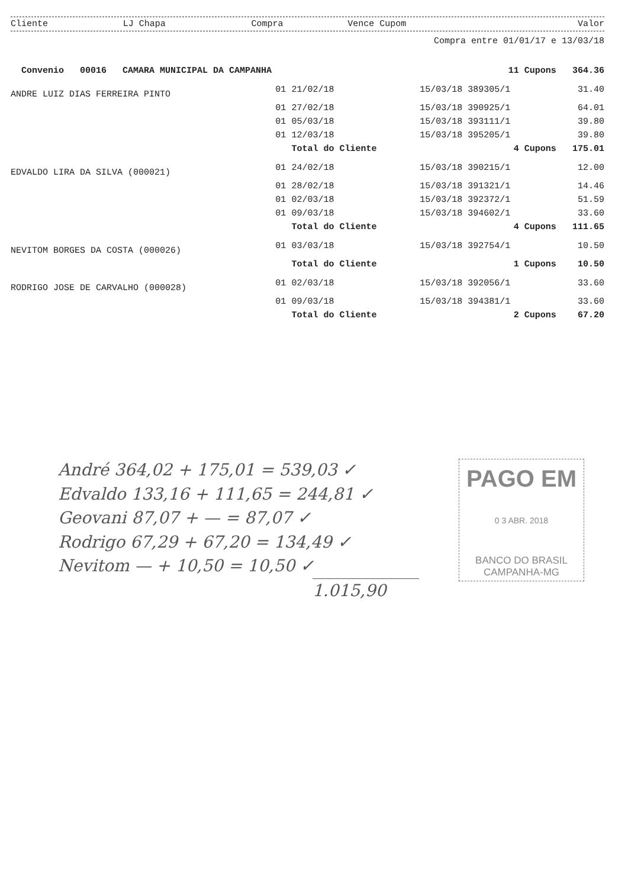| Cliente | LJ Chapa | Compra | Vence Cupom | Valor |
| --- | --- | --- | --- | --- |
Compra entre 01/01/17 e 13/03/18
| Convenio 00016 CAMARA MUNICIPAL DA CAMPANHA | | | 11 Cupons | 364.36 |
| ANDRE LUIZ DIAS FERREIRA PINTO | 01 | 21/02/18 | 15/03/18 389305/1 | 31.40 |
| | 01 | 27/02/18 | 15/03/18 390925/1 | 64.01 |
| | 01 | 05/03/18 | 15/03/18 393111/1 | 39.80 |
| | 01 | 12/03/18 | 15/03/18 395205/1 | 39.80 |
| | | Total do Cliente | 4 Cupons | 175.01 |
| EDVALDO LIRA DA SILVA (000021) | 01 | 24/02/18 | 15/03/18 390215/1 | 12.00 |
| | 01 | 28/02/18 | 15/03/18 391321/1 | 14.46 |
| | 01 | 02/03/18 | 15/03/18 392372/1 | 51.59 |
| | 01 | 09/03/18 | 15/03/18 394602/1 | 33.60 |
| | | Total do Cliente | 4 Cupons | 111.65 |
| NEVITOM BORGES DA COSTA (000026) | 01 | 03/03/18 | 15/03/18 392754/1 | 10.50 |
| | | Total do Cliente | 1 Cupons | 10.50 |
| RODRIGO JOSE DE CARVALHO (000028) | 01 | 02/03/18 | 15/03/18 392056/1 | 33.60 |
| | 01 | 09/03/18 | 15/03/18 394381/1 | 33.60 |
| | | Total do Cliente | 2 Cupons | 67.20 |
André 364,02 + 175,01 = 539,03 ✓
Edvaldo 133,16 + 111,65 = 244,81 ✓
Geovani 87,07 + — = 87,07 ✓
Rodrigo 67,29 + 67,20 = 134,49 ✓
Nevitom — + 10,50 = 10,50 ✓
1.015,90
PAGO EM
0 3 ABR. 2018
BANCO DO BRASIL
CAMPANHA-MG